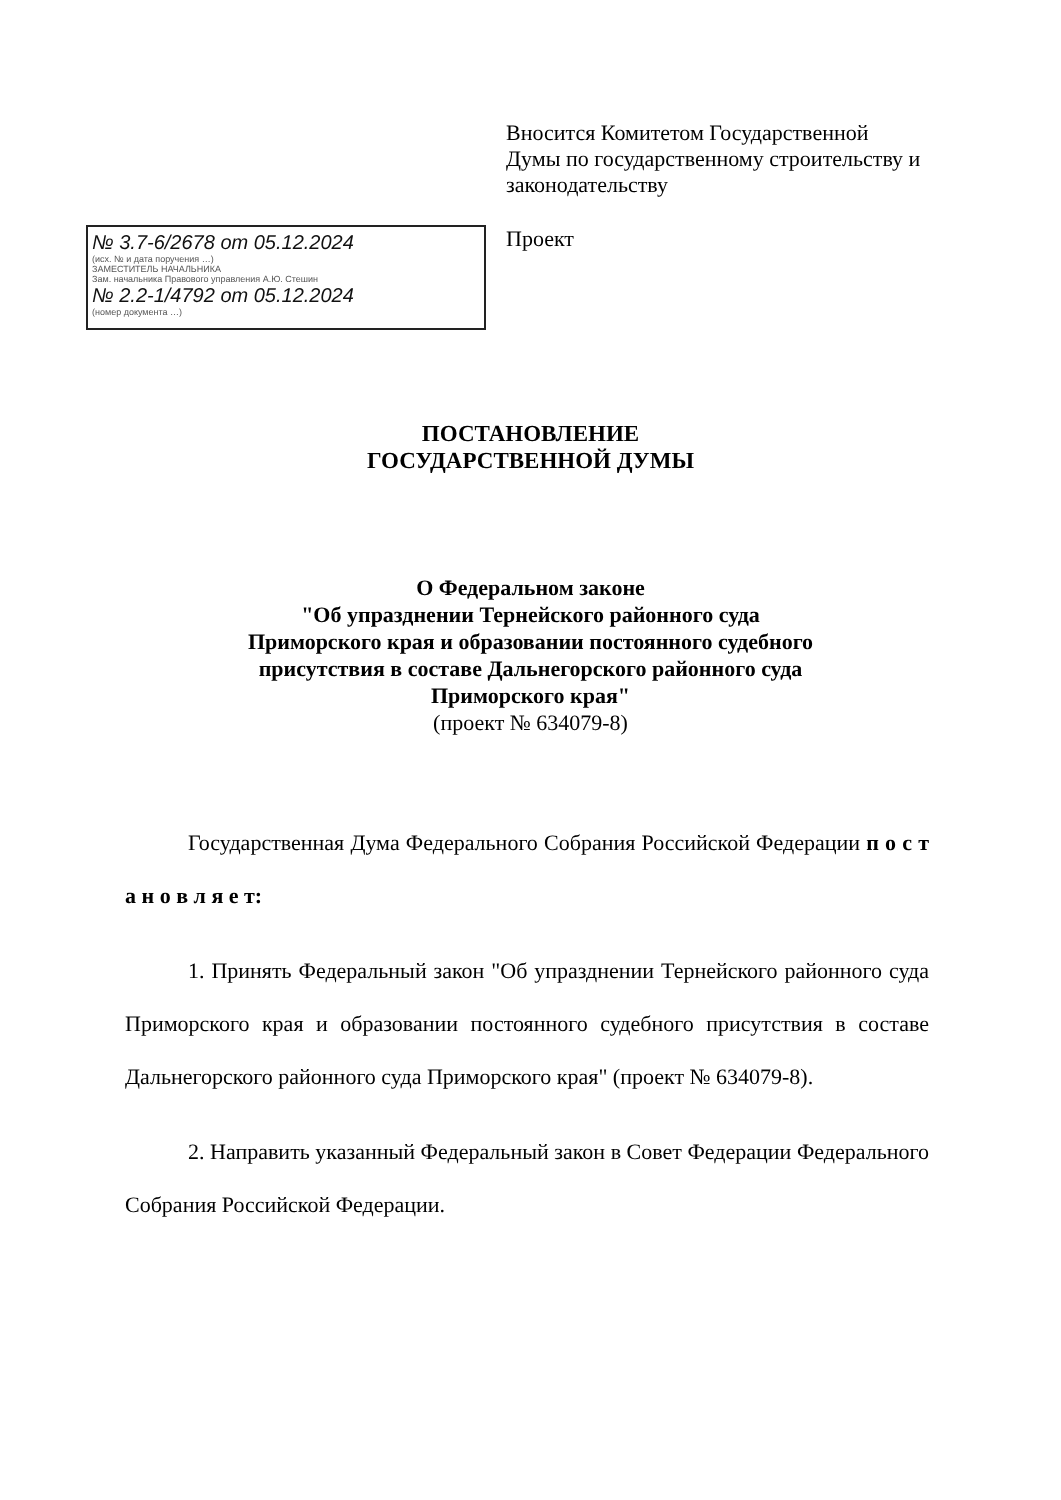№ 3.7-6/2678 от 05.12.2024
(исх. № и дата поручения …)
ЗАМЕСТИТЕЛЬ НАЧАЛЬНИКА
Зам. начальника Правового управления А.Ю. Стешин
№ 2.2-1/4792 от 05.12.2024
(номер документа …)
Вносится Комитетом Государственной Думы по государственному строительству и законодательству
Проект
ПОСТАНОВЛЕНИЕ
ГОСУДАРСТВЕННОЙ ДУМЫ
О Федеральном законе
"Об упразднении Тернейского районного суда
Приморского края и образовании постоянного судебного
присутствия в составе Дальнегорского районного суда
Приморского края"
(проект № 634079-8)
Государственная Дума Федерального Собрания Российской Федерации п о с т а н о в л я е т:
1. Принять Федеральный закон "Об упразднении Тернейского районного суда Приморского края и образовании постоянного судебного присутствия в составе Дальнегорского районного суда Приморского края" (проект № 634079-8).
2. Направить указанный Федеральный закон в Совет Федерации Федерального Собрания Российской Федерации.